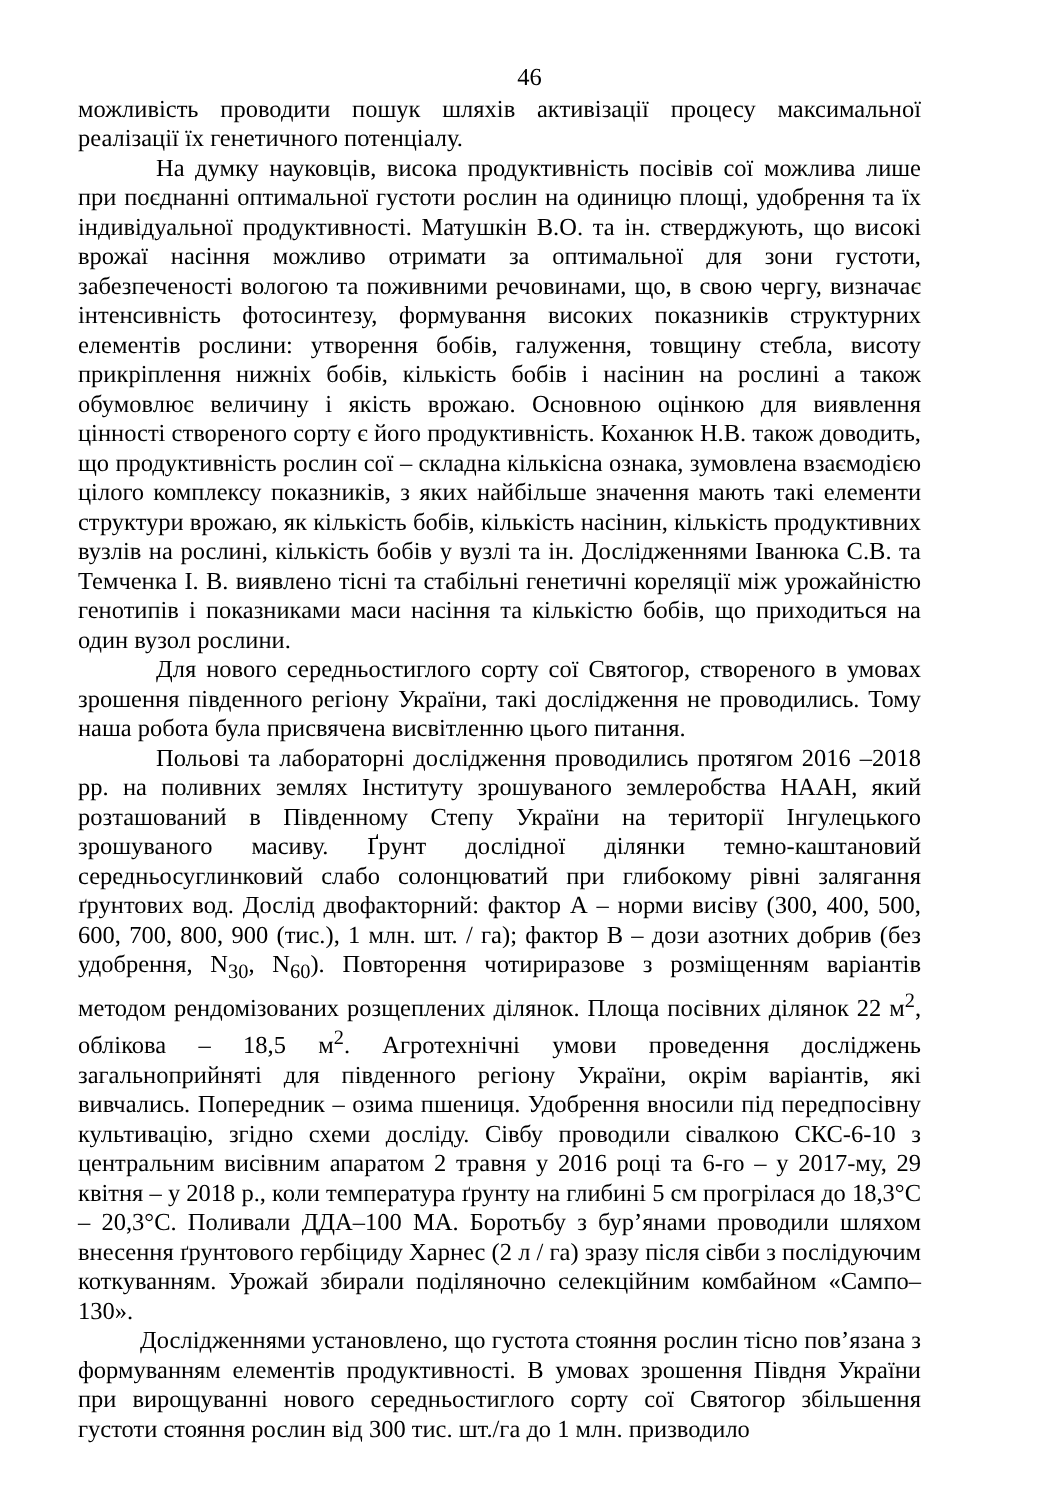46
можливість проводити пошук шляхів активізації процесу максимальної реалізації їх генетичного потенціалу.
На думку науковців, висока продуктивність посівів сої можлива лише при поєднанні оптимальної густоти рослин на одиницю площі, удобрення та їх індивідуальної продуктивності. Матушкін В.О. та ін. стверджують, що високі врожаї насіння можливо отримати за оптимальної для зони густоти, забезпеченості вологою та поживними речовинами, що, в свою чергу, визначає інтенсивність фотосинтезу, формування високих показників структурних елементів рослини: утворення бобів, галуження, товщину стебла, висоту прикріплення нижніх бобів, кількість бобів і насінин на рослині а також обумовлює величину і якість врожаю. Основною оцінкою для виявлення цінності створеного сорту є його продуктивність. Коханюк Н.В. також доводить, що продуктивність рослин сої – складна кількісна ознака, зумовлена взаємодією цілого комплексу показників, з яких найбільше значення мають такі елементи структури врожаю, як кількість бобів, кількість насінин, кількість продуктивних вузлів на рослині, кількість бобів у вузлі та ін. Дослідженнями Іванюка С.В. та Темченка І. В. виявлено тісні та стабільні генетичні кореляції між урожайністю генотипів і показниками маси насіння та кількістю бобів, що приходиться на один вузол рослини.
Для нового середньостиглого сорту сої Святогор, створеного в умовах зрошення південного регіону України, такі дослідження не проводились. Тому наша робота була присвячена висвітленню цього питання.
Польові та лабораторні дослідження проводились протягом 2016 –2018 рр. на поливних землях Інституту зрошуваного землеробства НААН, який розташований в Південному Степу України на території Інгулецького зрошуваного масиву. Ґрунт дослідної ділянки темно-каштановий середньосуглинковий слабо солонцюватий при глибокому рівні залягання ґрунтових вод. Дослід двофакторний: фактор А – норми висіву (300, 400, 500, 600, 700, 800, 900 (тис.), 1 млн. шт. / га); фактор В – дози азотних добрив (без удобрення, N<sub>30</sub>, N<sub>60</sub>). Повторення чотириразове з розміщенням варіантів методом рендомізованих розщеплених ділянок. Площа посівних ділянок 22 м<sup>2</sup>, облікова – 18,5 м<sup>2</sup>. Агротехнічні умови проведення досліджень загальноприйняті для південного регіону України, окрім варіантів, які вивчались. Попередник – озима пшениця. Удобрення вносили під передпосівну культивацію, згідно схеми досліду. Сівбу проводили сівалкою СКС-6-10 з центральним висівним апаратом 2 травня у 2016 році та 6-го – у 2017-му, 29 квітня – у 2018 р., коли температура ґрунту на глибині 5 см прогрілася до 18,3°С – 20,3°С. Поливали ДДА–100 МА. Боротьбу з бур’янами проводили шляхом внесення ґрунтового гербіциду Харнес (2 л / га) зразу після сівби з послідуючим коткуванням. Урожай збирали поділяночно селекційним комбайном «Сампо–130».
Дослідженнями установлено, що густота стояння рослин тісно пов’язана з формуванням елементів продуктивності. В умовах зрошення Півдня України при вирощуванні нового середньостиглого сорту сої Святогор збільшення густоти стояння рослин від 300 тис. шт./га до 1 млн. призводило